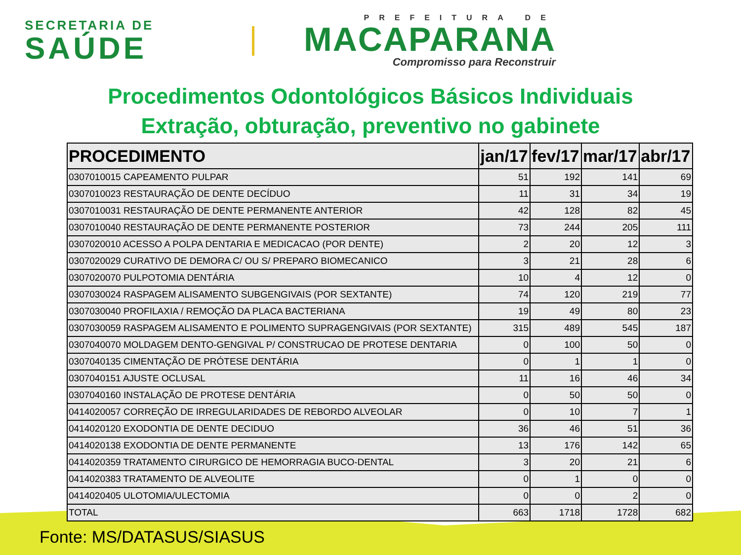SECRETARIA DE
SAÚDE
PREFEITURA DE
MACAPARANA
Compromisso para Reconstruir
Procedimentos Odontológicos Básicos Individuais
Extração, obturação, preventivo no gabinete
| PROCEDIMENTO | jan/17 | fev/17 | mar/17 | abr/17 |
| --- | --- | --- | --- | --- |
| 0307010015 CAPEAMENTO PULPAR | 51 | 192 | 141 | 69 |
| 0307010023 RESTAURAÇÃO DE DENTE DECÍDUO | 11 | 31 | 34 | 19 |
| 0307010031 RESTAURAÇÃO DE DENTE PERMANENTE ANTERIOR | 42 | 128 | 82 | 45 |
| 0307010040 RESTAURAÇÃO DE DENTE PERMANENTE POSTERIOR | 73 | 244 | 205 | 111 |
| 0307020010 ACESSO A POLPA DENTARIA E MEDICACAO (POR DENTE) | 2 | 20 | 12 | 3 |
| 0307020029 CURATIVO DE DEMORA C/ OU S/ PREPARO BIOMECANICO | 3 | 21 | 28 | 6 |
| 0307020070 PULPOTOMIA DENTÁRIA | 10 | 4 | 12 | 0 |
| 0307030024 RASPAGEM ALISAMENTO SUBGENGIVAIS (POR SEXTANTE) | 74 | 120 | 219 | 77 |
| 0307030040 PROFILAXIA / REMOÇÃO DA PLACA BACTERIANA | 19 | 49 | 80 | 23 |
| 0307030059 RASPAGEM ALISAMENTO E POLIMENTO SUPRAGENGIVAIS (POR SEXTANTE) | 315 | 489 | 545 | 187 |
| 0307040070 MOLDAGEM DENTO-GENGIVAL P/ CONSTRUCAO DE PROTESE DENTARIA | 0 | 100 | 50 | 0 |
| 0307040135 CIMENTAÇÃO DE PRÓTESE DENTÁRIA | 0 | 1 | 1 | 0 |
| 0307040151 AJUSTE OCLUSAL | 11 | 16 | 46 | 34 |
| 0307040160 INSTALAÇÃO DE PROTESE DENTÁRIA | 0 | 50 | 50 | 0 |
| 0414020057 CORREÇÃO DE IRREGULARIDADES DE REBORDO ALVEOLAR | 0 | 10 | 7 | 1 |
| 0414020120 EXODONTIA DE DENTE DECIDUO | 36 | 46 | 51 | 36 |
| 0414020138 EXODONTIA DE DENTE PERMANENTE | 13 | 176 | 142 | 65 |
| 0414020359 TRATAMENTO CIRURGICO DE HEMORRAGIA BUCO-DENTAL | 3 | 20 | 21 | 6 |
| 0414020383 TRATAMENTO DE ALVEOLITE | 0 | 1 | 0 | 0 |
| 0414020405 ULOTOMIA/ULECTOMIA | 0 | 0 | 2 | 0 |
| TOTAL | 663 | 1718 | 1728 | 682 |
Fonte: MS/DATASUS/SIASUS